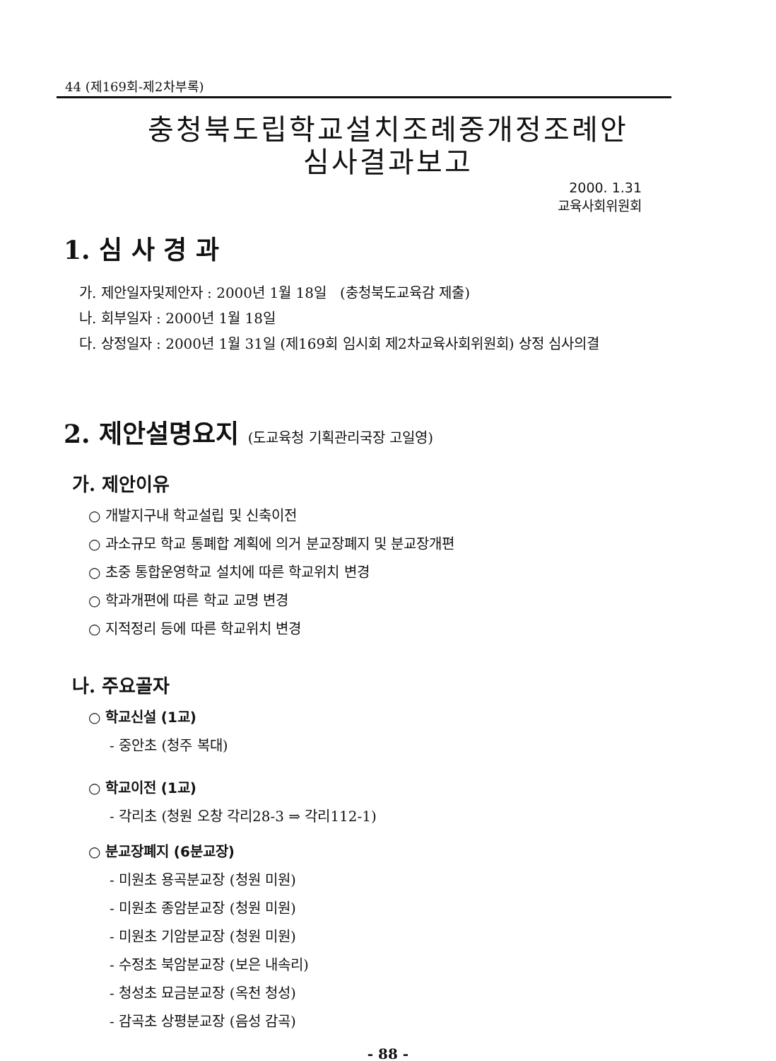44 (제169회-제2차부록)
충청북도립학교설치조례중개정조례안
심사결과보고
2000. 1.31
교육사회위원회
1. 심 사 경 과
가. 제안일자및제안자 : 2000년 1월 18일 (충청북도교육감 제출)
나. 회부일자 : 2000년 1월 18일
다. 상정일자 : 2000년 1월 31일 (제169회 임시회 제2차교육사회위원회) 상정 심사의결
2. 제안설명요지 (도교육청 기획관리국장 고일영)
가. 제안이유
○ 개발지구내 학교설립 및 신축이전
○ 과소규모 학교 통폐합 계획에 의거 분교장폐지 및 분교장개편
○ 초중 통합운영학교 설치에 따른 학교위치 변경
○ 학과개편에 따른 학교 교명 변경
○ 지적정리 등에 따른 학교위치 변경
나. 주요골자
○ 학교신설 (1교)
- 중안초 (청주 복대)
○ 학교이전 (1교)
- 각리초 (청원 오창 각리28-3 ⇒ 각리112-1)
○ 분교장폐지 (6분교장)
- 미원초 용곡분교장 (청원 미원)
- 미원초 종암분교장 (청원 미원)
- 미원초 기암분교장 (청원 미원)
- 수정초 북암분교장 (보은 내속리)
- 청성초 묘금분교장 (옥천 청성)
- 감곡초 상평분교장 (음성 감곡)
- 88 -